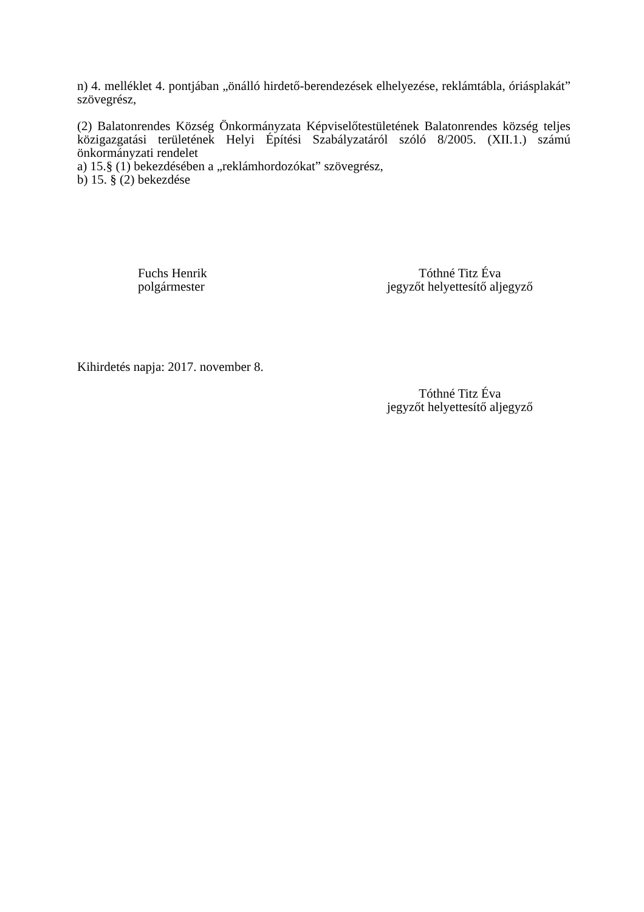n) 4. melléklet 4. pontjában „önálló hirdető-berendezések elhelyezése, reklámtábla, óriásplakát” szövegrész,
(2) Balatonrendes Község Önkormányzata Képviselőtestületének Balatonrendes község teljes közigazgatási területének Helyi Építési Szabályzatáról szóló 8/2005. (XII.1.) számú önkormányzati rendelet
a) 15.§ (1) bekezdésében a „reklámhordozókat” szövegrész,
b) 15. § (2) bekezdése
Fuchs Henrik
polgármester
Tóthné Titz Éva
jegyzőt helyettesítő aljegyző
Kihirdetés napja: 2017. november 8.
Tóthné Titz Éva
jegyzőt helyettesítő aljegyző